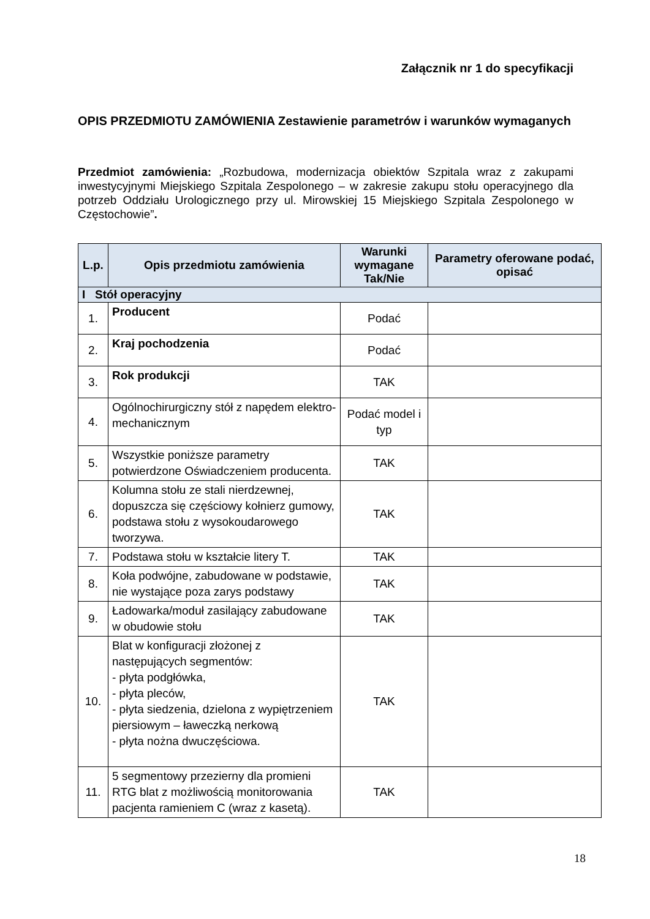Załącznik nr 1 do specyfikacji
OPIS PRZEDMIOTU ZAMÓWIENIA Zestawienie parametrów i warunków wymaganych
Przedmiot zamówienia: „Rozbudowa, modernizacja obiektów Szpitala wraz z zakupami inwestycyjnymi Miejskiego Szpitala Zespolonego – w zakresie zakupu stołu operacyjnego dla potrzeb Oddziału Urologicznego przy ul. Mirowskiej 15 Miejskiego Szpitala Zespolonego w Częstochowie”.
| L.p. | Opis przedmiotu zamówienia | Warunki wymagane Tak/Nie | Parametry oferowane podać, opisać |
| --- | --- | --- | --- |
| I Stół operacyjny | | | |
| 1. | Producent | Podać | |
| 2. | Kraj pochodzenia | Podać | |
| 3. | Rok produkcji | TAK | |
| 4. | Ogólnochirurgiczny stół z napędem elektro-mechanicznym | Podać model i typ | |
| 5. | Wszystkie poniższe parametry potwierdzone Oświadczeniem producenta. | TAK | |
| 6. | Kolumna stołu ze stali nierdzewnej, dopuszcza się częściowy kołnierz gumowy, podstawa stołu z wysokoudarowego tworzywa. | TAK | |
| 7. | Podstawa stołu w kształcie litery T. | TAK | |
| 8. | Koła podwójne, zabudowane w podstawie, nie wystające poza zarys podstawy | TAK | |
| 9. | Ładowarka/moduł zasilający zabudowane w obudowie stołu | TAK | |
| 10. | Blat w konfiguracji złożonej z następujących segmentów: - płyta podgłówka, - płyta pleców, - płyta siedzenia, dzielona z wypiętrzeniem piersiowym – ławeczką nerkową - płyta nożna dwuczęściowa. | TAK | |
| 11. | 5 segmentowy przezierny dla promieni RTG blat z możliwością monitorowania pacjenta ramieniem C (wraz z kasetą). | TAK | |
18